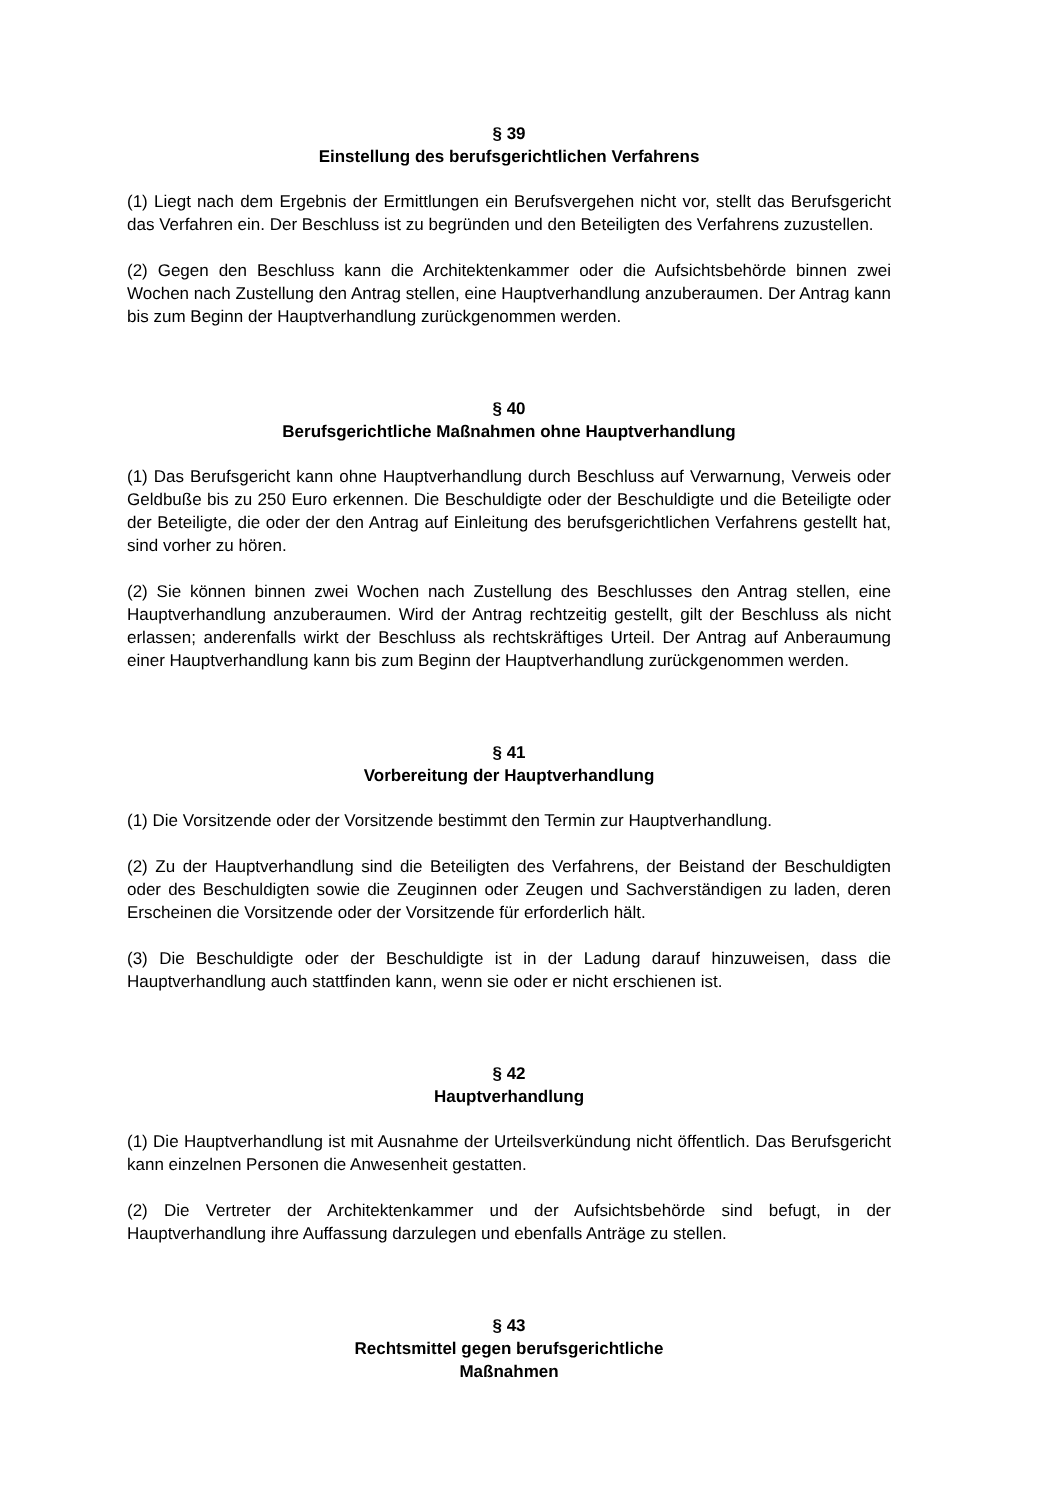§ 39
Einstellung des berufsgerichtlichen Verfahrens
(1) Liegt nach dem Ergebnis der Ermittlungen ein Berufsvergehen nicht vor, stellt das Berufsgericht das Verfahren ein. Der Beschluss ist zu begründen und den Beteiligten des Verfahrens zuzustellen.
(2) Gegen den Beschluss kann die Architektenkammer oder die Aufsichtsbehörde binnen zwei Wochen nach Zustellung den Antrag stellen, eine Hauptverhandlung anzuberaumen. Der Antrag kann bis zum Beginn der Hauptverhandlung zurückgenommen werden.
§ 40
Berufsgerichtliche Maßnahmen ohne Hauptverhandlung
(1) Das Berufsgericht kann ohne Hauptverhandlung durch Beschluss auf Verwarnung, Verweis oder Geldbuße bis zu 250 Euro erkennen. Die Beschuldigte oder der Beschuldigte und die Beteiligte oder der Beteiligte, die oder der den Antrag auf Einleitung des berufsgerichtlichen Verfahrens gestellt hat, sind vorher zu hören.
(2) Sie können binnen zwei Wochen nach Zustellung des Beschlusses den Antrag stellen, eine Hauptverhandlung anzuberaumen. Wird der Antrag rechtzeitig gestellt, gilt der Beschluss als nicht erlassen; anderenfalls wirkt der Beschluss als rechtskräftiges Urteil. Der Antrag auf Anberaumung einer Hauptverhandlung kann bis zum Beginn der Hauptverhandlung zurückgenommen werden.
§ 41
Vorbereitung der Hauptverhandlung
(1) Die Vorsitzende oder der Vorsitzende bestimmt den Termin zur Hauptverhandlung.
(2) Zu der Hauptverhandlung sind die Beteiligten des Verfahrens, der Beistand der Beschuldigten oder des Beschuldigten sowie die Zeuginnen oder Zeugen und Sachverständigen zu laden, deren Erscheinen die Vorsitzende oder der Vorsitzende für erforderlich hält.
(3) Die Beschuldigte oder der Beschuldigte ist in der Ladung darauf hinzuweisen, dass die Hauptverhandlung auch stattfinden kann, wenn sie oder er nicht erschienen ist.
§ 42
Hauptverhandlung
(1) Die Hauptverhandlung ist mit Ausnahme der Urteilsverkündung nicht öffentlich. Das Berufsgericht kann einzelnen Personen die Anwesenheit gestatten.
(2) Die Vertreter der Architektenkammer und der Aufsichtsbehörde sind befugt, in der Hauptverhandlung ihre Auffassung darzulegen und ebenfalls Anträge zu stellen.
§ 43
Rechtsmittel gegen berufsgerichtliche
Maßnahmen